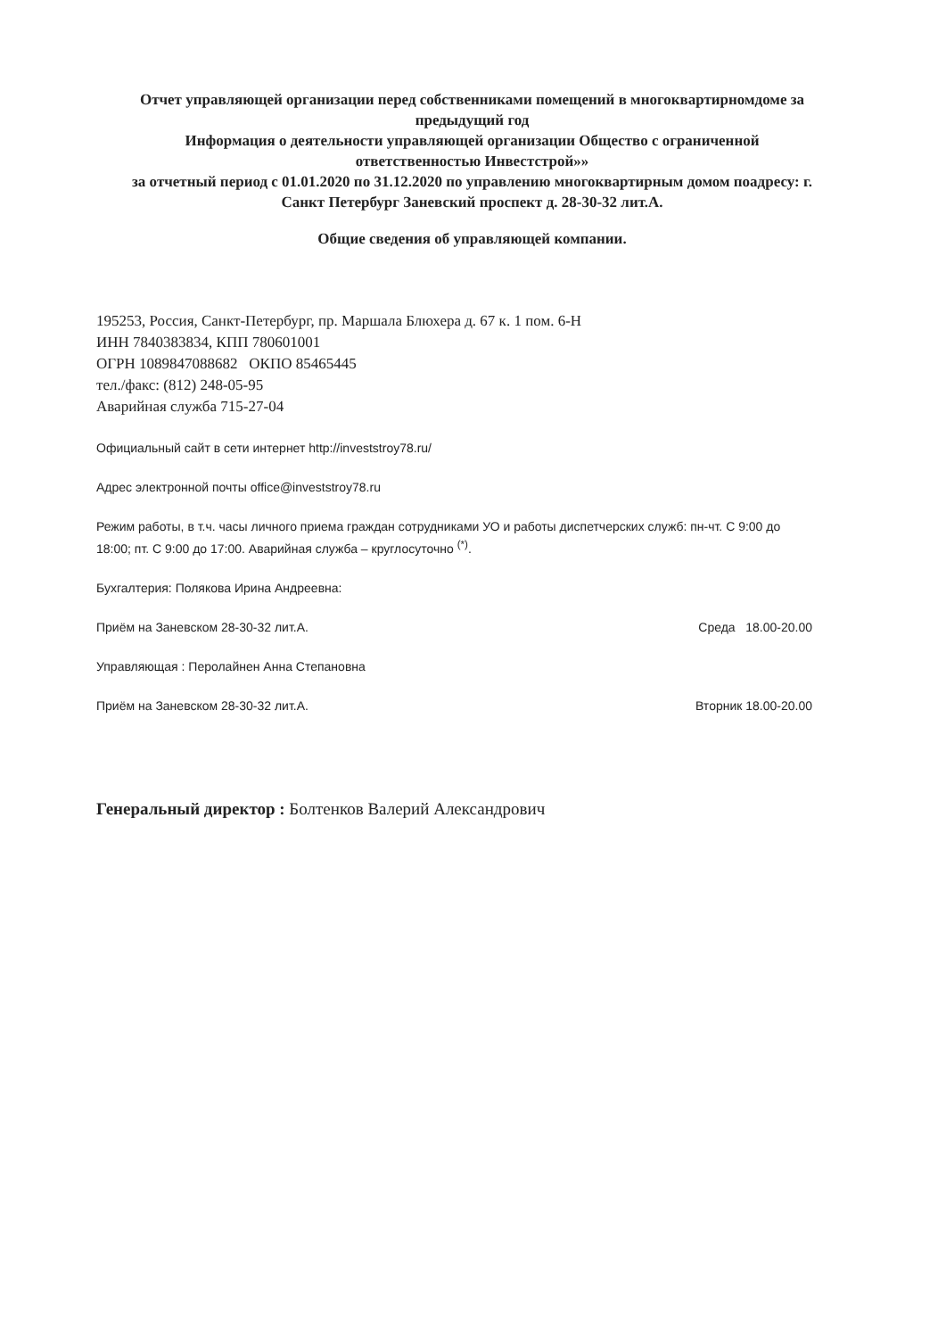Отчет управляющей организации перед собственниками помещений в многоквартирномдоме за предыдущий год
Информация о деятельности управляющей организации Общество с ограниченной ответственностью Инвестстрой»»
за отчетный период с 01.01.2020 по 31.12.2020 по управлению многоквартирным домом поадресу: г. Санкт Петербург Заневский проспект д. 28-30-32 лит.А.
Общие сведения об управляющей компании.
195253, Россия, Санкт-Петербург, пр. Маршала Блюхера д. 67 к. 1 пом. 6-Н
ИНН 7840383834, КПП 780601001
ОГРН 1089847088682 ОКПО 85465445
тел./факс: (812) 248-05-95
Аварийная служба 715-27-04
Официальный сайт в сети интернет http://investstroy78.ru/
Адрес электронной почты office@investstroy78.ru
Режим работы, в т.ч. часы личного приема граждан сотрудниками УО и работы диспетчерских служб: пн-чт. С 9:00 до 18:00; пт. С 9:00 до 17:00. Аварийная служба – круглосуточно <sup>(*)</sup>.
Бухгалтерия: Полякова Ирина Андреевна:
Приём на Заневском 28-30-32 лит.А. Среда 18.00-20.00
Управляющая : Перолайнен Анна Степановна
Приём на Заневском 28-30-32 лит.А. Вторник 18.00-20.00
Генеральный директор : Болтенков Валерий Александрович